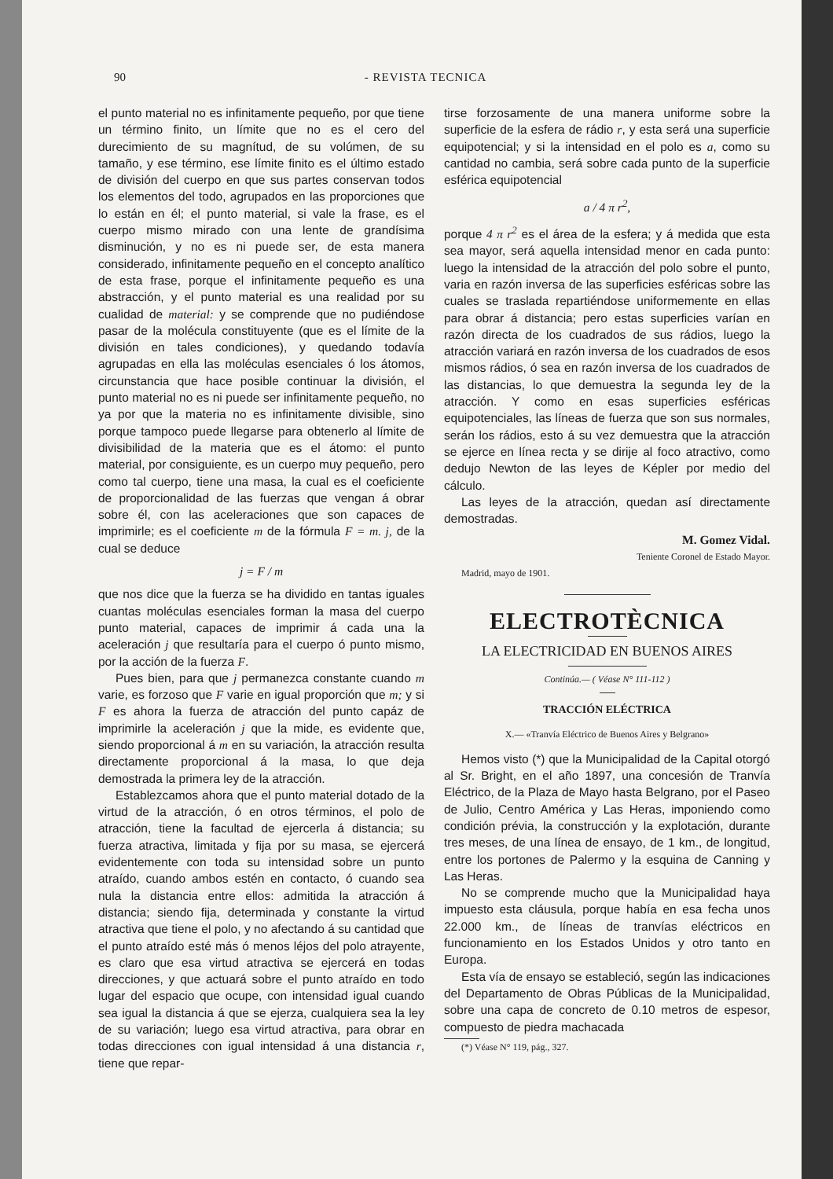90 - REVISTA TECNICA
el punto material no es infinitamente pequeño, por que tiene un término finito, un límite que no es el cero del durecimiento de su magnítud, de su volúmen, de su tamaño, y ese término, ese límite finito es el último estado de división del cuerpo en que sus partes conservan todos los elementos del todo, agrupados en las proporciones que lo están en él; el punto material, si vale la frase, es el cuerpo mismo mirado con una lente de grandísima disminución, y no es ni puede ser, de esta manera considerado, infinitamente pequeño en el concepto analítico de esta frase, porque el infinitamente pequeño es una abstracción, y el punto material es una realidad por su cualidad de material: y se comprende que no pudiéndose pasar de la molécula constituyente (que es el límite de la división en tales condiciones), y quedando todavía agrupadas en ella las moléculas esenciales ó los átomos, circunstancia que hace posible continuar la división, el punto material no es ni puede ser infinitamente pequeño, no ya por que la materia no es infinitamente divisible, sino porque tampoco puede llegarse para obtenerlo al límite de divisibilidad de la materia que es el átomo: el punto material, por consiguiente, es un cuerpo muy pequeño, pero como tal cuerpo, tiene una masa, la cual es el coeficiente de proporcionalidad de las fuerzas que vengan á obrar sobre él, con las aceleraciones que son capaces de imprimirle; es el coeficiente m de la fórmula F = m. j, de la cual se deduce
j = F / m
que nos dice que la fuerza se ha dividido en tantas iguales cuantas moléculas esenciales forman la masa del cuerpo punto material, capaces de imprimir á cada una la aceleración j que resultaría para el cuerpo ó punto mismo, por la acción de la fuerza F.
Pues bien, para que j permanezca constante cuando m varie, es forzoso que F varie en igual proporción que m; y si F es ahora la fuerza de atracción del punto capáz de imprimirle la aceleración j que la mide, es evidente que, siendo proporcional á m en su variación, la atracción resulta directamente proporcional á la masa, lo que deja demostrada la primera ley de la atracción.
Establezcamos ahora que el punto material dotado de la virtud de la atracción, ó en otros términos, el polo de atracción, tiene la facultad de ejercerla á distancia; su fuerza atractiva, limitada y fija por su masa, se ejercerá evidentemente con toda su intensidad sobre un punto atraído, cuando ambos estén en contacto, ó cuando sea nula la distancia entre ellos: admitida la atracción á distancia; siendo fija, determinada y constante la virtud atractiva que tiene el polo, y no afectando á su cantidad que el punto atraído esté más ó menos léjos del polo atrayente, es claro que esa virtud atractiva se ejercerá en todas direcciones, y que actuará sobre el punto atraído en todo lugar del espacio que ocupe, con intensidad igual cuando sea igual la distancia á que se ejerza, cualquiera sea la ley de su variación; luego esa virtud atractiva, para obrar en todas direcciones con igual intensidad á una distancia r, tiene que repar-
tirse forzosamente de una manera uniforme sobre la superficie de la esfera de rádio r, y esta será una superficie equipotencial; y si la intensidad en el polo es a, como su cantidad no cambia, será sobre cada punto de la superficie esférica equipotencial
a / 4 π r<sup>2</sup>,
porque 4 π r<sup>2</sup> es el área de la esfera; y á medida que esta sea mayor, será aquella intensidad menor en cada punto: luego la intensidad de la atracción del polo sobre el punto, varia en razón inversa de las superficies esféricas sobre las cuales se traslada repartiéndose uniformemente en ellas para obrar á distancia; pero estas superficies varían en razón directa de los cuadrados de sus rádios, luego la atracción variará en razón inversa de los cuadrados de esos mismos rádios, ó sea en razón inversa de los cuadrados de las distancias, lo que demuestra la segunda ley de la atracción. Y como en esas superficies esféricas equipotenciales, las líneas de fuerza que son sus normales, serán los rádios, esto á su vez demuestra que la atracción se ejerce en línea recta y se dirije al foco atractivo, como dedujo Newton de las leyes de Képler por medio del cálculo.
Las leyes de la atracción, quedan así directamente demostradas.
M. Gomez Vidal.
Teniente Coronel de Estado Mayor.
Madrid, mayo de 1901.
ELECTROTÈCNICA
LA ELECTRICIDAD EN BUENOS AIRES
Continúa.— ( Véase N° 111-112 )
TRACCIÓN ELÉCTRICA
X.— «Tranvía Eléctrico de Buenos Aires y Belgrano»
Hemos visto (*) que la Municipalidad de la Capital otorgó al Sr. Bright, en el año 1897, una concesión de Tranvía Eléctrico, de la Plaza de Mayo hasta Belgrano, por el Paseo de Julio, Centro América y Las Heras, imponiendo como condición prévia, la construcción y la explotación, durante tres meses, de una línea de ensayo, de 1 km., de longitud, entre los portones de Palermo y la esquina de Canning y Las Heras.
No se comprende mucho que la Municipalidad haya impuesto esta cláusula, porque había en esa fecha unos 22.000 km., de líneas de tranvías eléctricos en funcionamiento en los Estados Unidos y otro tanto en Europa.
Esta vía de ensayo se estableció, según las indicaciones del Departamento de Obras Públicas de la Municipalidad, sobre una capa de concreto de 0.10 metros de espesor, compuesto de piedra machacada
(*) Véase N° 119, pág., 327.